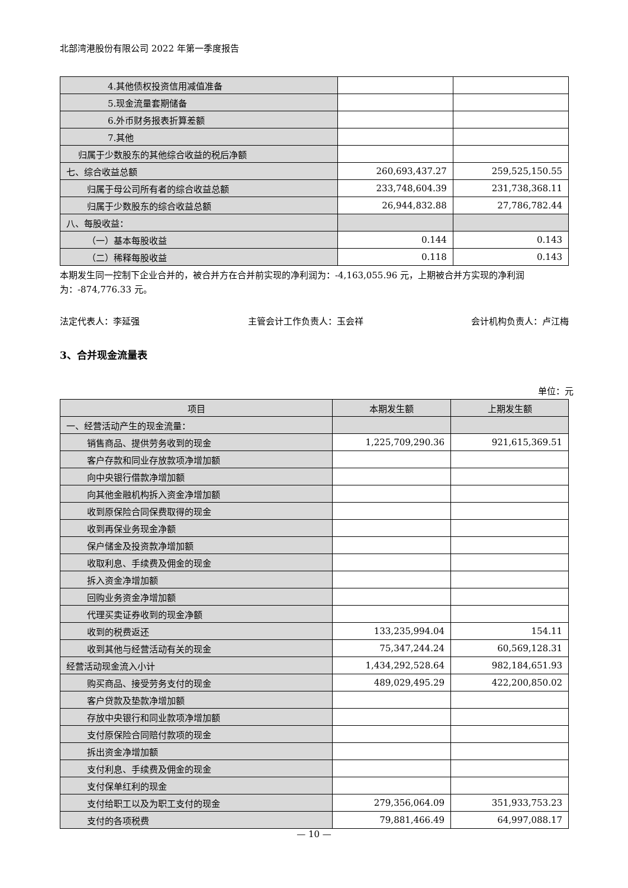北部湾港股份有限公司 2022 年第一季度报告
| 4.其他债权投资信用减值准备 | | |
| 5.现金流量套期储备 | | |
| 6.外币财务报表折算差额 | | |
| 7.其他 | | |
| 归属于少数股东的其他综合收益的税后净额 | | |
| 七、综合收益总额 | 260,693,437.27 | 259,525,150.55 |
| 归属于母公司所有者的综合收益总额 | 233,748,604.39 | 231,738,368.11 |
| 归属于少数股东的综合收益总额 | 26,944,832.88 | 27,786,782.44 |
| 八、每股收益： | | |
| （一）基本每股收益 | 0.144 | 0.143 |
| （二）稀释每股收益 | 0.118 | 0.143 |
本期发生同一控制下企业合并的，被合并方在合并前实现的净利润为：-4,163,055.96 元，上期被合并方实现的净利润为：-874,776.33 元。
法定代表人：李延强 主管会计工作负责人：玉会祥 会计机构负责人：卢江梅
3、合并现金流量表
单位：元
| 项目 | 本期发生额 | 上期发生额 |
| --- | --- | --- |
| 一、经营活动产生的现金流量： | | |
| 销售商品、提供劳务收到的现金 | 1,225,709,290.36 | 921,615,369.51 |
| 客户存款和同业存放款项净增加额 | | |
| 向中央银行借款净增加额 | | |
| 向其他金融机构拆入资金净增加额 | | |
| 收到原保险合同保费取得的现金 | | |
| 收到再保业务现金净额 | | |
| 保户储金及投资款净增加额 | | |
| 收取利息、手续费及佣金的现金 | | |
| 拆入资金净增加额 | | |
| 回购业务资金净增加额 | | |
| 代理买卖证券收到的现金净额 | | |
| 收到的税费返还 | 133,235,994.04 | 154.11 |
| 收到其他与经营活动有关的现金 | 75,347,244.24 | 60,569,128.31 |
| 经营活动现金流入小计 | 1,434,292,528.64 | 982,184,651.93 |
| 购买商品、接受劳务支付的现金 | 489,029,495.29 | 422,200,850.02 |
| 客户贷款及垫款净增加额 | | |
| 存放中央银行和同业款项净增加额 | | |
| 支付原保险合同赔付款项的现金 | | |
| 拆出资金净增加额 | | |
| 支付利息、手续费及佣金的现金 | | |
| 支付保单红利的现金 | | |
| 支付给职工以及为职工支付的现金 | 279,356,064.09 | 351,933,753.23 |
| 支付的各项税费 | 79,881,466.49 | 64,997,088.17 |
— 10 —